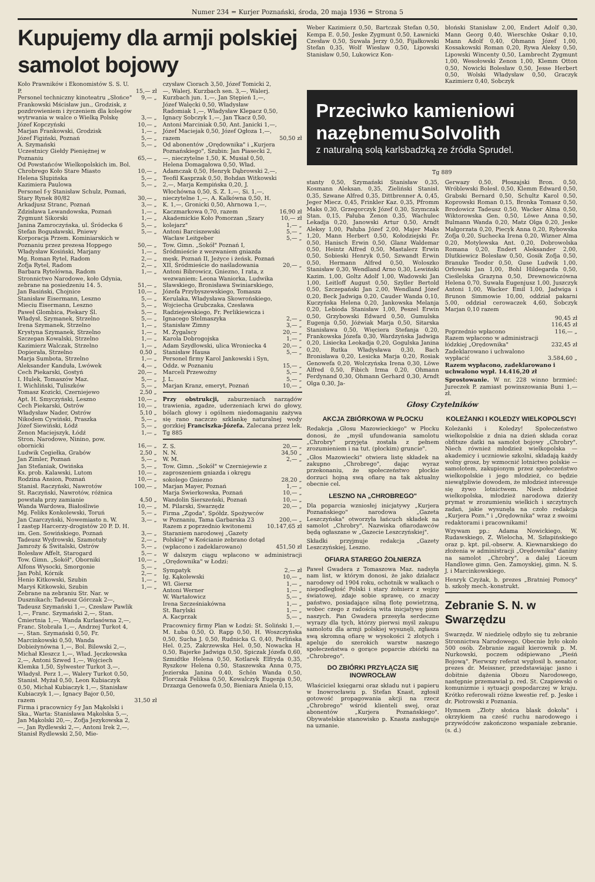Numer 234 = Kurjer Poznański, środa, 20 maja 1936 = Strona 5
Kupujemy dla armji polskiej samolot bojowy
| Koło Prawników i Ekonomistów S. S. U. P. | 15,— zł |
| Personel techniczny kinoteatru „Słońce" | 9,— „ |
| Frankowski Mścisław jun., Grodzisk, z pozdrowieniem i życzeniem dla kolegów wytrwania w walce o Wielką Polskę | 3,— „ |
| Józef Kopczyński | 10,— „ |
| Marjan Frankowski, Grodzisk | 1,— „ |
| Józef Figiński, Poznań | 5,— „ |
| A. Szymański | 5,— „ |
| Uczestnicy Giełdy Pieniężnej w Poznaniu | 65,— „ |
| Od Powstańców Wielkopolskich im. Bol. Chrobrego Koło Stare Miasto | 10,— „ |
| Helena Słupińska | 5,— „ |
| Kazimiera Paulowa | 5,— „ |
| Personel f-y Stanisław Schulz, Poznań, Stary Rynek 80/82 | 30,— „ |
| Arkadjusz Stranc, Poznań | 3,— „ |
| Zdzisława Lewandowska, Poznań | 1,— „ |
| Zygmunt Sikorski | 1,— „ |
| Janina Zamroczyńska, ul. Śródecka 6 | 5,— „ |
| Stefan Bogusławski, Pniewy | 5,— „ |
| Korporacja Przem. Kominiarskich w Poznaniu przez prezesa Hoppego | 50,— „ |
| Władysław Kosiński, Marjany | 1,— „ |
| Mg. Roman Rytel, Radom | 2,— „ |
| Zofja Rytel, Radom | 2,— „ |
| Barbara Rytelówna, Radom | 1,— „ |
| Stronnictwo Narodowe, koło Gdynia, zebrane na posiedzeniu 14. 5. | 51,— „ |
| Jan Basiński, Chojnice | 10,— „ |
| Stanisław Eisermann, Leszno | 5,— „ |
| Mieciu Eisermann, Leszno | 5,— „ |
| Paweł Glombica, Piekary Śl. | 5,— „ |
| Władysł. Szymanek, Strzelno | 5,— „ |
| Irena Szymanek, Strzelno | 1,— „ |
| Krystyna Szymanek, Strzelno | 1,— „ |
| Szczepan Kowalski, Strzelno | 1,— „ |
| Kazimierz Walczak, Strzelno | 1,— „ |
| Dopierała, Strzelno | 0,50 „ |
| Marja Sumbota, Strzelno | 1,— „ |
| Aleksander Kanduła, Lwówek | 4,— „ |
| Cech Piekarski, Gostyń | 20,— „ |
| I. Hulek, Tomaszów Maz. | 5,— „ |
| I. Wichliński, Tuliszków | 5,— „ |
| Tomasz Kozicki, Czerniejewo | 2,50 „ |
| Apt. H. Smyczyński, Leszno | 10,— „ |
| Cech Piekarski, Ostrów | 10,— „ |
| Władysław Nader, Ostrów | 5,10 „ |
| Nikodem Cywiński, Praszka | 5,— „ |
| Józef Siewiński, Łódź | 5,— „ |
| Zenon Maciejszyk, Łódź | 1,— „ |
| Stron. Narodowe, Ninino, pow. obornicki | 16,— „ |
| Ludwik Cegiełka, Grabów | 2,50 „ |
| Jan Zimler, Poznań | 5,— „ |
| Jan Stefaniak, Owińska | 5,— „ |
| Ks. prob. Kalawski, Lutom | 10,— „ |
| Rodzina Ansion, Poznań | 10,— „ |
| Stanisł. Raczyński, Nawrotów | 100,— „ |
| St. Raczyński, Nawrotów, różnica powstała przy zamianie | 4,50 „ |
| Wanda Wardowa, Białośliwie | 10,— „ |
| Mg. Feliks Konkolewski, Toruń | 5,— „ |
| Jan Czarczyński, Nowemiasto n. W. | 3,— „ |
| I zastęp Harcerzy-drogistów 20 P. D. H. im. Gen. Sowińskiego, Poznań | 3,— „ |
| Tadeusz Wydrowski, Szamotuły | 2,— „ |
| Jamroży & Świtalski, Ostrów | 5,— „ |
| Bolesław Affelt, Starogard | 5,— „ |
| Tow. Gimn. „Sokół", Oborniki | 10,— „ |
| Alfons Wysocki, Smorgonie | 5,— „ |
| Jan Pohl, Kórnik | 2,— „ |
| Henio Kitkowski, Szubin | 1,— „ |
| Maryś Kitkowski, Szubin | 1,— „ |
| Zebrane na zebraniu Str. Nar. w Dusznikach: Tadeusz Górczak 2—, Tadeusz Szymański 1,—, Czesław Pawlik 1,—, Franc. Szymański 2,—, Stan. Ćmiertnia 1,—, Wanda Kurlasówna 2,—, Franc. Stobrała 1,—, Andrzej Turkot 4,—, Stan. Szymański 0,50, Fr. Marcinkowski 0,50, Wanda Dobieżynówna 1,—, Bol. Bilewski 2,—, Michał Kleszcz 1,—, Wład. Jęczkowska 2,—, Antoni Szwed 1,—, Wojciech Klemka 1,50, Sylwester Turkot 3,—, Władysł. Perz 1,—, Walery Turkot 0,50, Stanisł. Myżał 0,50, Leon Kubiaczyk 0,50, Michał Kubiaczyk 1,—, Stanisław Kubiaczyk 1,—, Ignacy Bajor 0,50, razem | 31,50 zł |
| Firma i pracownicy f-y Jan Mąkolski i Ska., Warta: Stanisława Mąkolska 5,—, Jan Mąkolski 20,—, Zofja Jezykowska 2,—, Jan Rydlewski 2,—, Antoni Irek 2,—, Stanisł Rydlewski 2,50, Mie- | |
| czysław Ciorach 3,50, Józef Tomicki 2,—, Walerj. Kurzbach sen. 3,—, Walerj. Kurzbach jun. 1,—, Jan Stępień 1,—, Józef Walęcki 0,50, Władysław Radomiak 1,—, Władysław Klepacz 0,50, Ignacy Sobczyk 1,—, Jan Tkacz 0,50, Antoni Marciniak 0,50, Ant. Janicki 1,—, Józef Maciejak 0,50, Józef Ogłoza 1,—, razem | 50,50 zł |
| Od abonentów „Orędownika" i „Kurjera Poznańskiego", Szubin: Jan Piasecki 2,—, nieczytelne 1,50, K. Musiał 0,50, Helena Domagałowa 0,50, Wład. Adamczak 0,50, Henryk Dąbrowski 2,—, Teofil Kasprzak 0,50, Bohdan Witkowski 2,—, Marja Kempińska 0,20, J. Włochówna 0,50, S. Z. 1,—, Si. 1,—, nieczytelne 1,—, A. Kalkówna 0,50, H. K. 1,—, Gronicki 0,50, Ahrnowa 1,—, Kaczmarkowa 0,70, razem | 16,90 zł |
| Akademickie Koło Pomorzan „Szary kolejarz" | 10,— zł 1,— „ |
| Antoni Barciszewski | 5,— „ |
| Wacław Leitgeber | 5,— „ |
| Tow. Gimn. „Sokół" Poznań I, Śródmieście z wezwaniem gniazda męsk. Poznań II, Jeżyce i żeńsk. Poznań XII, Śródmieście do naśladowania | 20,— „ |
| Antoni Bibrowicz, Gniezno, I rata, z wezwaniem: Leona Waniorka, Ludwika Sławskiego, Bronisława Swiniarskiego, Józefa Przybyszewskiego, Tomasza Kerulaka, Władysława Skowrońskiego, Wojciecha Grubczaka, Czesława Radziejewskiego, Fr. Perlikiewicza i Ignacego Stelmaszyka | 2,— „ |
| Stanisław Zimny | 3,— „ |
| M. Zygalscy | 20,— „ |
| Karola Dobrogojska | 1,— „ |
| Adam Szydłowski, ulica Wroniecka 4 | 20,— „ |
| Stanisław Hausa | 5,— „ |
| Personel firmy Karol Jankowski i Syn, Oddz. w Poznaniu | 15,— „ |
| Marceli Przewoźny | 5,— „ |
| J. L. | 5,— „ |
| Marjan Kranz, emeryt, Poznań | 10,— „ |
Przy obstrukcji, zaburzeniach narządów trawienia, zgadze, uderzeniach krwi do głowy, bólach głowy i ogólnem niedomaganiu zażywa się rano naczczo szklankę naturalnej wody gorzkiej Franciszka-Józefa. Zalecana przez lek. Tg 885
| Z. S. | 20,— „ |
| N. N. | 34,50 „ |
| W. M. | 2,— „ |
| Tow. Gimn. „Sokół" w Czerniejewie z zaproszeniem gniazda i okręgu sokolego Gniezno | 28,20 „ |
| Marjan Mayer, Poznań | 1,— „ |
| Marja Świerkowska, Poznań | 10,— „ |
| Wandolin Sierszeński, Poznań | 10,— „ |
| M. Pilarski, Swarzędz | 20,— „ |
| Firma „Zgoda", Spółdz. Spożywców w Poznaniu, Tama Garbarska 23 | 200,— „ |
| Razem z poprzednio kwitonemi | 10.147,65 zł |
| Staraniem narodowej „Gazety Polskiej" w Kościanie zebrano dotąd (wpłacono i zadeklarowano) | 451,50 zł |
W dalszym ciągu wpłacono w administracji „Orędownika" w Łodzi:
| Sympatyk | 2,— zł |
| Ig. Kąkolewski | 10,— „ |
| Wł. Giersz | 1,— „ |
| Antoni Werner | 1,— „ |
| W. Wartałowicz | 5,— „ |
| Irena Szcześniakówna | 1,— „ |
| St. Barylski | 1,— „ |
| A. Kacprzak | 5,— „ |
Pracownicy firmy Plan w Łodzi: St. Soliński 1,—, M. Łuba 0,50, O. Rapp 0,50, H. Woszczyńska 0,50, Sucha J. 0,50, Rudnicka G. 0,40, Perlińska Hel. 0,25, Zakrzewska Hel. 0,50, Nowacka H. 0,50, Bajerke Jadwiga 0,50, Spiczak Józefa 0,60, Szmidtke Helena 0,50, Kotlarek Elfryda 0,35, Ryszkow Helena 0,50, Staszewska Anna 0,75, Jezierska Janina 0,40, Schön Wanda 0,50, Florczak Feliksa 0,50, Kowalczyk Eugenja 0,50, Drzazga Genowefa 0,50, Bieniara Aniela 0,15,
Weber Kazimierz 0,50, Bartczak Stefan 0,50, Kempa E. 0,50, Jeske Zygmunt 0,50, Ławnicki Czesław 0,50, Suwała Jerzy 0,50, Fijałkowski Stefan 0,35, Wolf Wiesław 0,50, Lipowski Stanisław 0,50, Lukowicz Kon-
błoński Stanisław 2,00, Endert Adolf 0,30, Mann Georg 0,40, Wierschke Oskar 0,10, Mann Adolf 0,40, Ohmann Józef 1,00, Kossakowski Roman 0,20, Rywa Aleksy 0,50, Lipowski Wincenty 0,50, Lambrecht Zygmunt 1,00, Wesołowski Zenon 1,00, Klemm Otton 0,50, Nowicki Bolesław 0,50, Jesse Herbert 0,50, Wolski Władysław 0,50, Graczyk Kazimierz 0,40, Sobczyk
Przeciwko kamieniowi nazębnemu Solvolith
z naturalną solą karlsbadzką ze źródła Sprudel.
Tg 889
stanty 0,50, Szymański Stanisław 0,35, Kosmann Aleksan. 0,35, Zieliński Stanisł. 0,35, Szwane Alfred 0,35, Dittbrenner A. 0,45, Jeger Miecz. 0,45, Frinkler Kaz. 0,35, Pfromm Maks 0,30, Grzegorczyk Józef 0,30, Szymczak Stan. 0,15, Pałuba Zenon 0,35, Wachulec Lekadja 0,20, Janowski Artur 0,50, Arndt Aleksy 1,00, Pałuba Józef 2,00, Majer Maks 1,20, Mann Herbert 0,50, Kołodziejski Fr. 0,50, Hanisch Erwin 0,50, Glanz Waldemar 0,50, Heintz Alfred 0,50, Mastalerz Erwin 0,50, Sobieski Henryk 0,50, Szwandt Erwin 0,50, Hermann Alfred 0,50, Woloszko Stanisław 0,30, Wendland Arno 0,30, Lewiński Kazim. 1,00, Goltz Adolf 1,00, Wadowski Jan 1,00, Leitloff August 0,50, Szyller Bertold 0,50, Szczepański Jan 2,00, Wendland Józef 0,20, Beck Jadwiga 0,20, Cauder Wanda 0,10, Kuczyńska Helena 0,20, Jankowska Melanja 0,20, Lebioda Stanisław 1,00, Peszel Erwin 0,50, Grzybowski Edward 0,50, Gumulska Eugenja 0,50, Jóźwiak Marja 0,50, Sitarska Stanisława 0,50, Więciera Stefanja 0,20, Frankowska Józefa 0,30, Wardzyńska Jadwiga 0,20, Lisiecka Leokadja 0,20, Gogulska Janina 0,20, Rutka Władysława 0,30, Bach Bronisława 0,20, Lesicka Marja 0,20, Rosiak Genowefa 0,20, Wolczyńska Irena 0,30, Löwe Alfred 0,50, Fibich Irma 0,20, Ohmann Ferdynand 0,30, Ohmann Gerhard 0,30, Arndt Olga 0,30, Ja-
Gerwazy 0,50, Płoszajski Bron. 0,50, Wróblewski Bolesł. 0,50, Klemm Edward 0,50, Grabski Bernard 0,50, Schultz Karol 0,50, Koprowski Roman 0,15, Bronka Tomasz 0,50, Brodowicz Tadeusz 0,50, Wacker Alma 0,50, Wiktorowska Gen. 0,50, Löwe Anna 0,50, Bulmann Wanda 0,20, Matz Olga 0,20, Jeske Małgorzata 0,20, Piecyk Anna 0,20, Rybowska Zofja 0,20, Suchecka Irena 0,20, Wizner Alma 0,20, Motylewska Ant. 0,20, Dobrowolska Romana 0,20, Endert Aleksander 2,00, Dlutkiewicz Bolesław 0,50, Gosik Zofja 0,50, Branuke Teodor 0,50, Guse Ludwik 1,00, Orłowski Jan 1,00, Bohl Hildegarda 0,50, Cieślelska Grazyna 0,50, Drewnowiczówna Helena 0,70, Suwała Eugenjusz 1,00, Juszczyk Antoni 1,00, Wacker Emil 1,00, Jadwiga i Brunon Simmowie 10,00, oddział pakarni 5,00, oddział cerowaczek 4,60, Sobczyk Marjan 0,10 razem
| | 90,45 zł |
| | 116,45 zł |
| Poprzednio wpłacono | 116,— „ |
| Razem wpłacono w administracji łódzkiej „Orędownika" | 232,45 zł |
| Zadeklarowano i uchwalono wypłacić | 3.584,60 „ |
| Razem wypłacono, zadeklarowano i uchwalono wypł. 14.416,20 zł | |
Sprostowanie. W nr. 228 winno brzmieć: Jureczek P. zamiast powinszowania Buni 1,— zł.
Głosy Czytelników
AKCJA ZBIÓRKOWA W PŁOCKU
Redakcja „Głosu Mazowieckiego" w Płocku donosi, że „myśl ufundowania samolotu „Chrobry" przyjęta została z pełnem zrozumieniem i na tut. (płockim) gruncie".
„Głos Mazowiecki" otwiera listę składek na zakupno „Chrobrego", dając wyraz przekonaniu, że społeczeństwo płockie dorzuci hojną swą ofiarę na tak aktualny obecnie cel.
LESZNO NA „CHROBREGO"
Dla poparcia wzniosłej inicjatywy „Kurjera Poznańskiego" narodowa „Gazeta Leszczyńska" otworzyła łańcuch składek na samolot „Chrobry". Nazwiska ofiarodawców będą ogłaszane w „Gazecie Leszczyńskiej".
Składki przyjmuje redakcja „Gazety Leszczyńskiej, Leszno.
OFIARA STAREGO ŻOŁNIERZA
Paweł Gwadera z Tomaszowa Maz. nadsyła nam list, w którym donosi, że jako działacz narodowy od 1904 roku, ochotnik w walkach o niepodległość Polski i stary żołnierz z wojny światowej, zdaje sobie sprawę, co znaczy państwo, posiadające silną flotę powietrzną, wobec czego z radością wita inicjatywę pism naszych. Pan Gwadera przesyła serdeczne wyrazy dla tych, którzy pierwsi myśl zakupu samolotu dla armji polskiej wysunęli, zgłasza swą skromną ofiarę w wysokości 2 złotych i apeluje do szerokich warstw naszego społeczeństwa o gorące poparcie zbiórki na „Chrobrego".
DO ZBIÓRKI PRZYŁĄCZA SIĘ INOWROCŁAW
Właściciel księgarni oraz składu nut i papieru w Inowrocławiu p. Stefan Knast, zgłosił gotowość propagowania akcji na rzecz „Chrobrego" wśród klienteli swej, oraz abonentów „Kurjera Poznańskiego". Obywatelskie stanowisko p. Knasta zasługuje na uznanie.
KOLEŻANKI I KOLEDZY WIELKOPOLSCY!
Koleżanki i Koledzy! Społeczeństwo wielkopolskie z dnia na dzień składa coraz obfitsze datki na samolot bojowy „Chrobry". Niech również młodzież wielkopolska — akademicy i uczniowie szkolni, składają każdy wolny grosz, by wzmocnić lotnictwo polskie — samolotem, zakupionym przez społeczeństwo wielkopolskie i jego młodzież, co będzie niewątpliwie dowodem, że młodzież interesuje się żywo lotnictwem. Niech młodzież wielkopolska, młodzież narodowa dzierży prymat w zrozumieniu wielkich i szczytnych zadań, jakie wysunęła na czoło redakcja „Kurjera Pozn." i „Orędownika" wraz z swoimi redaktorami i pracownikami!
Wzywam pp.: Adama Nowickiego, W. Rudawskiego, Z. Wielocha, M. Szłapińskiego oraz p. kpt. pil.-obserw. A. Kiewnarskiego do złożenia w administracji „Orędownika" daniny na samolot „Chrobry", a dalej Liceum Handlowe gimn. Gen. Zamoyskiej, gimn. N. S. J. i Marcinkowskiego.
Henryk Czyżak, b. prezes „Bratniej Pomocy" b. szkoły mech.-konstrukt.
Zebranie S. N. w Swarzędzu
Swarzędz. W niedzielę odbyło się tu zebranie Stronnictwa Narodowego. Obecnie było około 500 osób. Zebranie zagaił kierownik p. M. Nurkowski, poczem odśpiewano „Pieśń Bojową". Pierwszy referat wygłosił b. senator, prezes dr. Meissner, przedstawiając jasno i dobitnie dążenia Obozu Narodowego, następnie przemawiał p. red. St. Czapiewski o komunizmie i sytuacji gospodarczej w kraju. Krótko referowali różne kwestie ref. p. Jeske i dr. Piotrowski z Poznania.
Hymnem „Złoty słońca blask dokoła" i okrzykiem na cześć ruchu narodowego i przywódców zakończono wspaniałe zebranie. (s. d.)